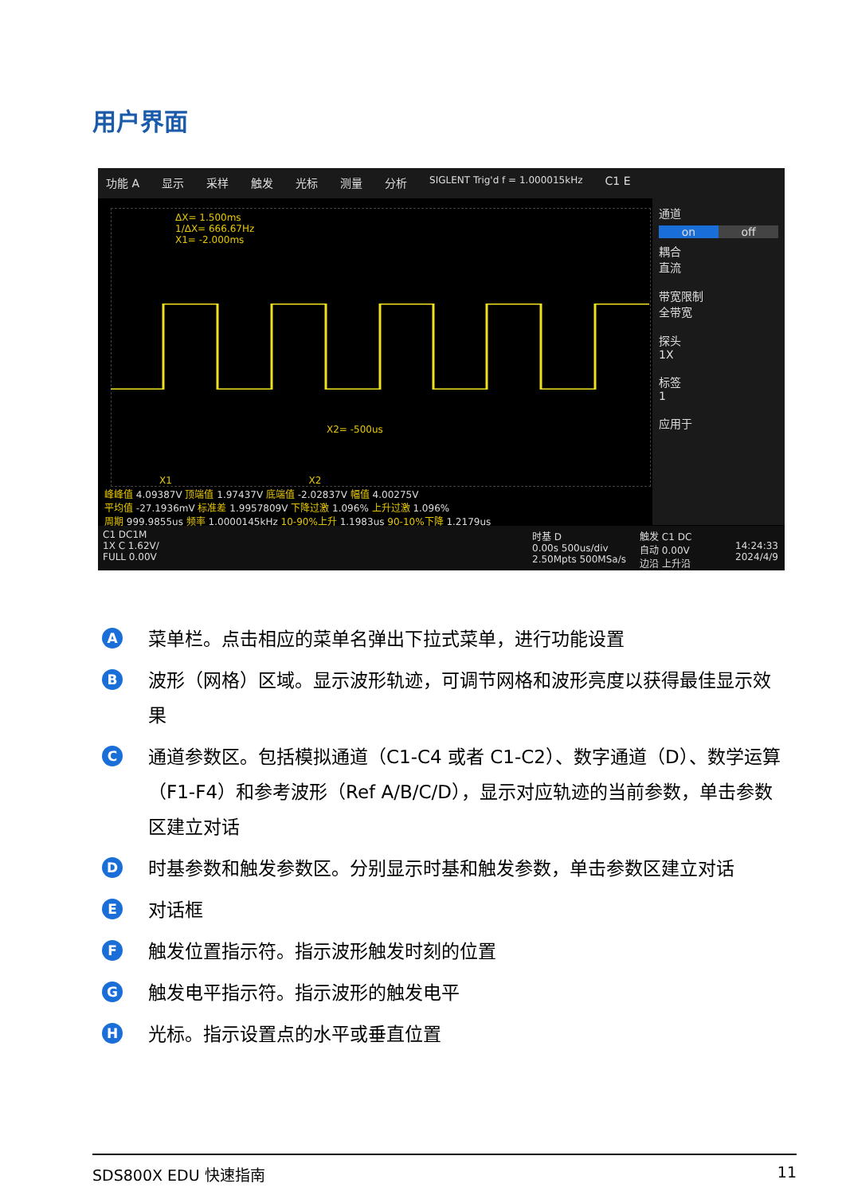用户界面
功能 A 显示 采样 触发 光标 测量 分析 SIGLENT Trig'd f = 1.000015kHz C1 E
ΔX= 1.500ms
1/ΔX= 666.67Hz
X1= -2.000ms
X2= -500us
X1 X2
通道
on off
耦合
直流
带宽限制
全带宽
探头
1X
标签
1
应用于
峰峰值 4.09387V 顶端值 1.97437V 底端值 -2.02837V 幅值 4.00275V
平均值 -27.1936mV 标准差 1.9957809V 下降过激 1.096% 上升过激 1.096%
周期 999.9855us 频率 1.0000145kHz 10-90%上升 1.1983us 90-10%下降 1.2179us
C1 DC1M
1X C 1.62V/
FULL 0.00V
时基 D
0.00s 500us/div
2.50Mpts 500MSa/s
触发 C1 DC
自动 0.00V
边沿 上升沿
14:24:33
2024/4/9
A
菜单栏。点击相应的菜单名弹出下拉式菜单，进行功能设置
B
波形（网格）区域。显示波形轨迹，可调节网格和波形亮度以获得最佳显示效果
C
通道参数区。包括模拟通道（C1-C4 或者 C1-C2）、数字通道（D）、数学运算（F1-F4）和参考波形（Ref A/B/C/D），显示对应轨迹的当前参数，单击参数区建立对话
D
时基参数和触发参数区。分别显示时基和触发参数，单击参数区建立对话
E
对话框
F
触发位置指示符。指示波形触发时刻的位置
G
触发电平指示符。指示波形的触发电平
H
光标。指示设置点的水平或垂直位置
SDS800X EDU 快速指南 11